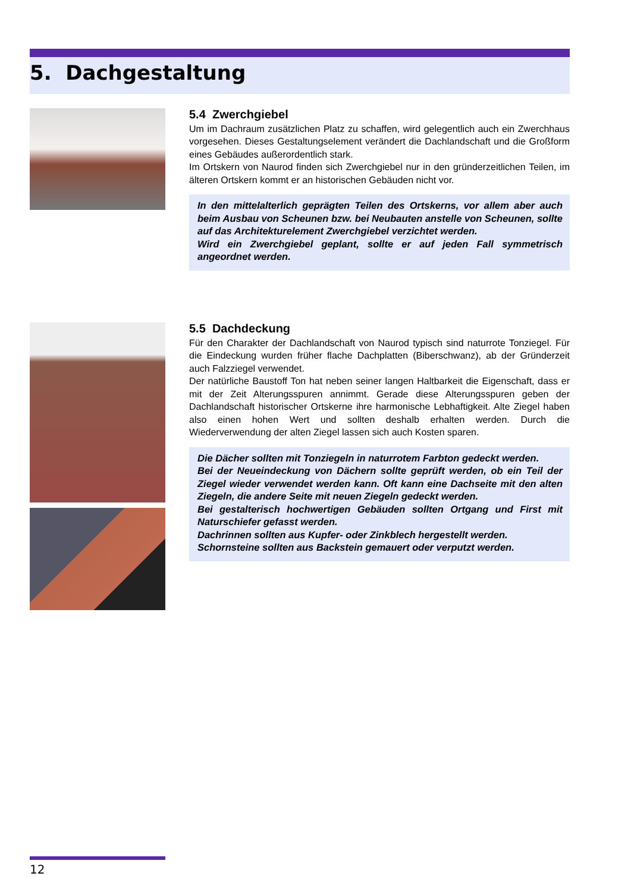5. Dachgestaltung
5.4 Zwerchgiebel
Um im Dachraum zusätzlichen Platz zu schaffen, wird gelegentlich auch ein Zwerchhaus vorgesehen. Dieses Gestaltungselement verändert die Dachlandschaft und die Großform eines Gebäudes außerordentlich stark.
Im Ortskern von Naurod finden sich Zwerchgiebel nur in den gründerzeitlichen Teilen, im älteren Ortskern kommt er an historischen Gebäuden nicht vor.
In den mittelalterlich geprägten Teilen des Ortskerns, vor allem aber auch beim Ausbau von Scheunen bzw. bei Neubauten anstelle von Scheunen, sollte auf das Architekturelement Zwerchgiebel verzichtet werden.
Wird ein Zwerchgiebel geplant, sollte er auf jeden Fall symmetrisch angeordnet werden.
5.5 Dachdeckung
Für den Charakter der Dachlandschaft von Naurod typisch sind naturrote Tonziegel. Für die Eindeckung wurden früher flache Dachplatten (Biberschwanz), ab der Gründerzeit auch Falzziegel verwendet.
Der natürliche Baustoff Ton hat neben seiner langen Haltbarkeit die Eigenschaft, dass er mit der Zeit Alterungsspuren annimmt. Gerade diese Alterungsspuren geben der Dachlandschaft historischer Ortskerne ihre harmonische Lebhaftigkeit. Alte Ziegel haben also einen hohen Wert und sollten deshalb erhalten werden. Durch die Wiederverwendung der alten Ziegel lassen sich auch Kosten sparen.
Die Dächer sollten mit Tonziegeln in naturrotem Farbton gedeckt werden.
Bei der Neueindeckung von Dächern sollte geprüft werden, ob ein Teil der Ziegel wieder verwendet werden kann. Oft kann eine Dachseite mit den alten Ziegeln, die andere Seite mit neuen Ziegeln gedeckt werden.
Bei gestalterisch hochwertigen Gebäuden sollten Ortgang und First mit Naturschiefer gefasst werden.
Dachrinnen sollten aus Kupfer- oder Zinkblech hergestellt werden.
Schornsteine sollten aus Backstein gemauert oder verputzt werden.
12